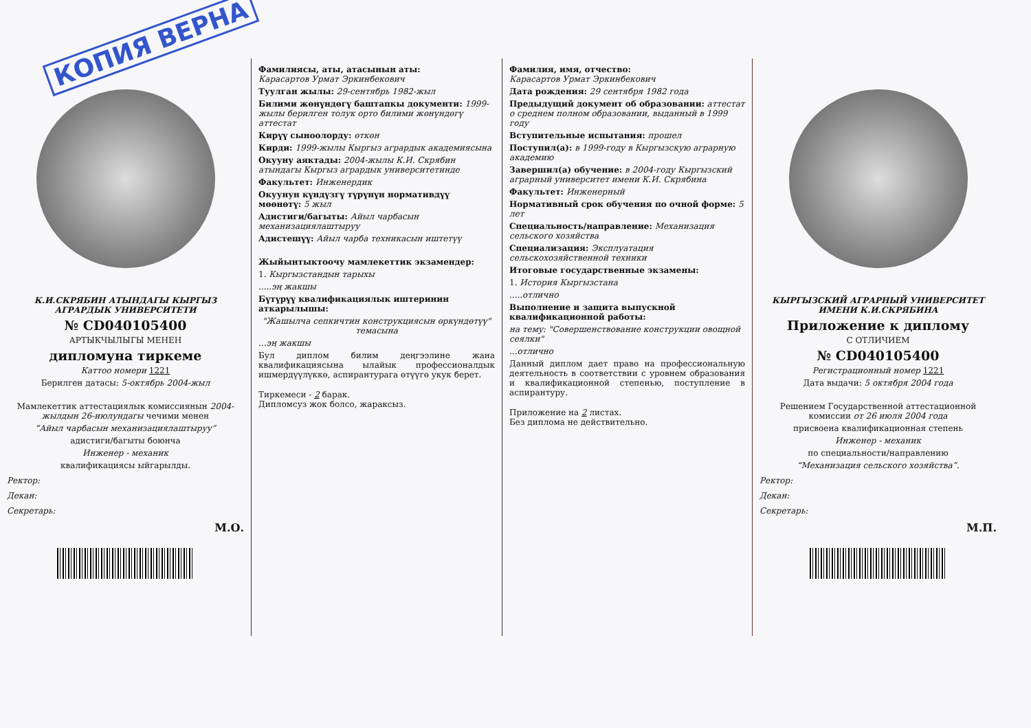КОПИЯ ВЕРНА
К.И.СКРЯБИН АТЫНДАГЫ КЫРГЫЗ АГРАРДЫК УНИВЕРСИТЕТИ
№ CD040105400
АРТЫКЧЫЛЫГЫ МЕНЕН
дипломуна тиркеме
Каттоо номери 1221
Берилген датасы: 5-октябрь 2004-жыл
Мамлекеттик аттестациялык комиссиянын 2004-жылдын 26-июлундагы чечими менен
“Айыл чарбасын механизациялаштыруу”
адистиги/багыты боюнча
Инженер - механик
квалификациясы ыйгарылды.
Ректор:
Декан:
Секретарь:
М.О.
Фамилиясы, аты, атасынын аты:
Карасартов Урмат Эркинбекович
Туулган жылы: 29-сентябрь 1982-жыл
Билими жөнүндөгү баштапкы документи: 1999-жылы берилген толук орто билими жөнүндөгү аттестат
Кирүү сыноолорду: өткөн
Кирди: 1999-жылы Кыргыз агрардык академиясына
Окууну аяктады: 2004-жылы К.И. Скрябин атындагы Кыргыз агрардык университетинде
Факультет: Инженердик
Окуунун күндүзгү түрүнүн нормативдүү мөөнөтү: 5 жыл
Адистиги/багыты: Айыл чарбасын механизациялаштыруу
Адистешүү: Айыл чарба техникасын иштетүү
Жыйынтыктоочу мамлекеттик экзамендер:
1. Кыргызстандын тарыхы
.....эң жакшы
Бүтүрүү квалификациялык иштеринин аткарылышы:
"Жашылча сепкичтин конструкциясын өркүндөтүү" темасына
...эң жакшы
Бул диплом билим деңгээлине жана квалификациясына ылайык профессионалдык ишмердүүлүккө, аспирантурага өтүүгө укук берет.
Тиркемеси - 2 барак.
Дипломсуз жок болсо, жараксыз.
Фамилия, имя, отчество:
Карасартов Урмат Эркинбекович
Дата рождения: 29 сентября 1982 года
Предыдущий документ об образовании: аттестат о среднем полном образовании, выданный в 1999 году
Вступительные испытания: прошел
Поступил(а): в 1999-году в Кыргызскую аграрную академию
Завершил(а) обучение: в 2004-году Кыргызский аграрный университет имени К.И. Скрябина
Факультет: Инженерный
Нормативный срок обучения по очной форме: 5 лет
Специальность/направление: Механизация сельского хозяйства
Специализация: Эксплуатация сельскохозяйственной техники
Итоговые государственные экзамены:
1. История Кыргызстана
.....отлично
Выполнение и защита выпускной квалификационной работы:
на тему: "Совершенствование конструкции овощной сеялки"
...отлично
Данный диплом дает право на профессиональную деятельность в соответствии с уровнем образования и квалификационной степенью, поступление в аспирантуру.
Приложение на 2 листах.
Без диплома не действительно.
КЫРГЫЗСКИЙ АГРАРНЫЙ УНИВЕРСИТЕТ ИМЕНИ К.И.СКРЯБИНА
Приложение к диплому
С ОТЛИЧИЕМ
№ CD040105400
Регистрационный номер 1221
Дата выдачи: 5 октября 2004 года
Решением Государственной аттестационной комиссии от 26 июля 2004 года
присвоена квалификационная степень
Инженер - механик
по специальности/направлению
“Механизация сельского хозяйства”.
Ректор:
Декан:
Секретарь:
М.П.